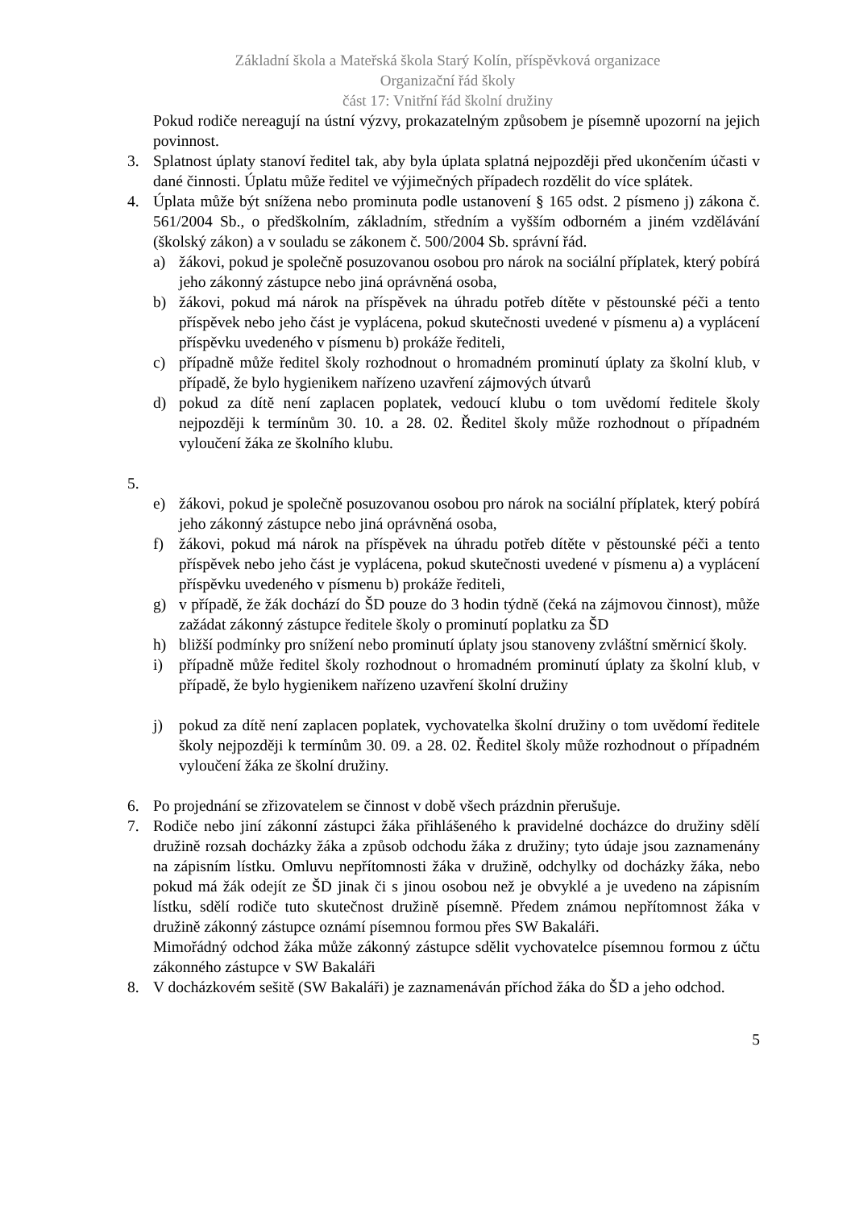Základní škola a Mateřská škola Starý Kolín, příspěvková organizace
Organizační řád školy
část 17: Vnitřní řád školní družiny
Pokud rodiče nereagují na ústní výzvy, prokazatelným způsobem je písemně upozorní na jejich povinnost.
3. Splatnost úplaty stanoví ředitel tak, aby byla úplata splatná nejpozději před ukončením účasti v dané činnosti. Úplatu může ředitel ve výjimečných případech rozdělit do více splátek.
4. Úplata může být snížena nebo prominuta podle ustanovení § 165 odst. 2 písmeno j) zákona č. 561/2004 Sb., o předškolním, základním, středním a vyšším odborném a jiném vzdělávání (školský zákon) a v souladu se zákonem č. 500/2004 Sb. správní řád.
a) žákovi, pokud je společně posuzovanou osobou pro nárok na sociální příplatek, který pobírá jeho zákonný zástupce nebo jiná oprávněná osoba,
b) žákovi, pokud má nárok na příspěvek na úhradu potřeb dítěte v pěstounské péči a tento příspěvek nebo jeho část je vyplácena, pokud skutečnosti uvedené v písmenu a) a vyplácení příspěvku uvedeného v písmenu b) prokáže řediteli,
c) případně může ředitel školy rozhodnout o hromadném prominutí úplaty za školní klub, v případě, že bylo hygienikem nařízeno uzavření zájmových útvarů
d) pokud za dítě není zaplacen poplatek, vedoucí klubu o tom uvědomí ředitele školy nejpozději k termínům 30. 10. a 28. 02. Ředitel školy může rozhodnout o případném vyloučení žáka ze školního klubu.
5.
e) žákovi, pokud je společně posuzovanou osobou pro nárok na sociální příplatek, který pobírá jeho zákonný zástupce nebo jiná oprávněná osoba,
f) žákovi, pokud má nárok na příspěvek na úhradu potřeb dítěte v pěstounské péči a tento příspěvek nebo jeho část je vyplácena, pokud skutečnosti uvedené v písmenu a) a vyplácení příspěvku uvedeného v písmenu b) prokáže řediteli,
g) v případě, že žák dochází do ŠD pouze do 3 hodin týdně (čeká na zájmovou činnost), může zažádat zákonný zástupce ředitele školy o prominutí poplatku za ŠD
h) bližší podmínky pro snížení nebo prominutí úplaty jsou stanoveny zvláštní směrnicí školy.
i) případně může ředitel školy rozhodnout o hromadném prominutí úplaty za školní klub, v případě, že bylo hygienikem nařízeno uzavření školní družiny
j) pokud za dítě není zaplacen poplatek, vychovatelka školní družiny o tom uvědomí ředitele školy nejpozději k termínům 30. 09. a 28. 02. Ředitel školy může rozhodnout o případném vyloučení žáka ze školní družiny.
6. Po projednání se zřizovatelem se činnost v době všech prázdnin přerušuje.
7. Rodiče nebo jiní zákonní zástupci žáka přihlášeného k pravidelné docházce do družiny sdělí družině rozsah docházky žáka a způsob odchodu žáka z družiny; tyto údaje jsou zaznamenány na zápisním lístku. Omluvu nepřítomnosti žáka v družině, odchylky od docházky žáka, nebo pokud má žák odejít ze ŠD jinak či s jinou osobou než je obvyklé a je uvedeno na zápisním lístku, sdělí rodiče tuto skutečnost družině písemně. Předem známou nepřítomnost žáka v družině zákonný zástupce oznámí písemnou formou přes SW Bakaláři.
Mimořádný odchod žáka může zákonný zástupce sdělit vychovatelce písemnou formou z účtu zákonného zástupce v SW Bakaláři
8. V docházkovém sešitě (SW Bakaláři) je zaznamenáván příchod žáka do ŠD a jeho odchod.
5